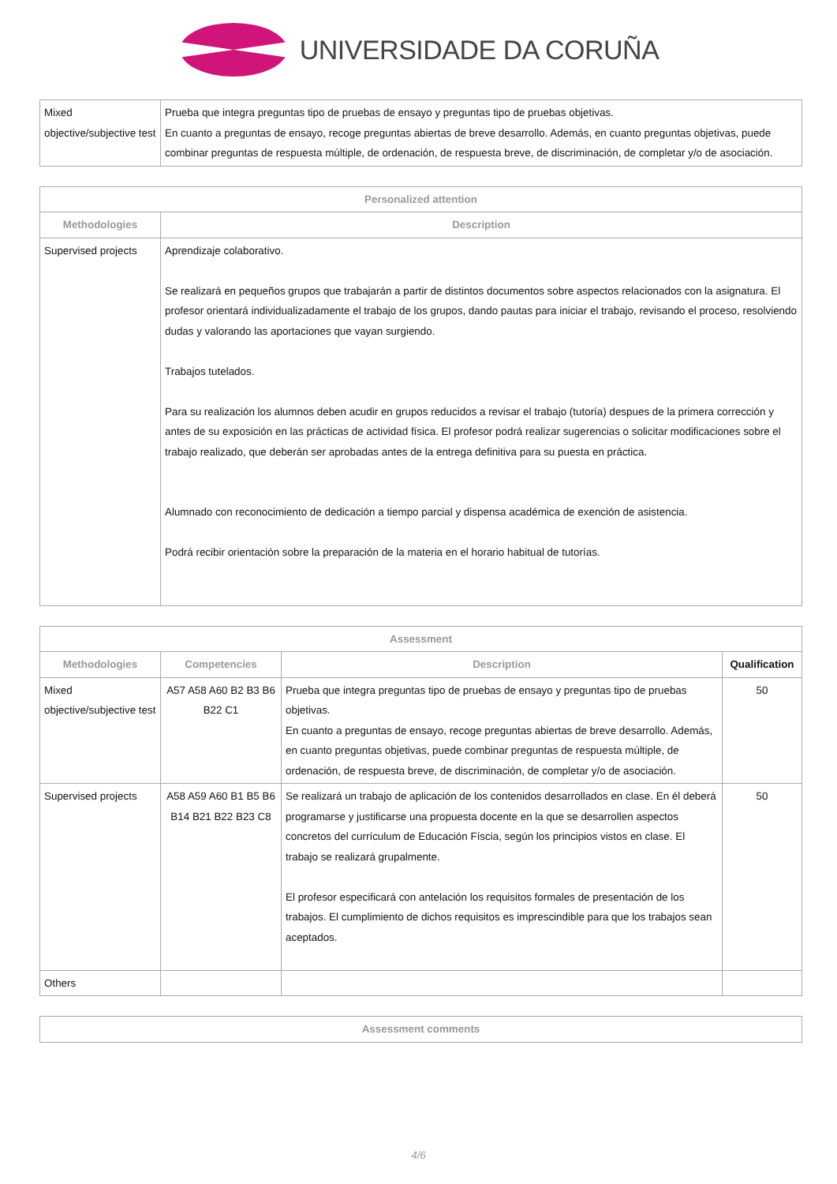UNIVERSIDADE DA CORUÑA
| Mixed objective/subjective test | Prueba que integra preguntas tipo de pruebas de ensayo y preguntas tipo de pruebas objetivas. En cuanto a preguntas de ensayo, recoge preguntas abiertas de breve desarrollo. Además, en cuanto preguntas objetivas, puede combinar preguntas de respuesta múltiple, de ordenación, de respuesta breve, de discriminación, de completar y/o de asociación. |
| Personalized attention | |
| --- | --- |
| Methodologies | Description |
| Supervised projects | Aprendizaje colaborativo. Se realizará en pequeños grupos que trabajarán a partir de distintos documentos sobre aspectos relacionados con la asignatura. El profesor orientará individualizadamente el trabajo de los grupos, dando pautas para iniciar el trabajo, revisando el proceso, resolviendo dudas y valorando las aportaciones que vayan surgiendo. Trabajos tutelados. Para su realización los alumnos deben acudir en grupos reducidos a revisar el trabajo (tutoría) despues de la primera corrección y antes de su exposición en las prácticas de actividad física. El profesor podrá realizar sugerencias o solicitar modificaciones sobre el trabajo realizado, que deberán ser aprobadas antes de la entrega definitiva para su puesta en práctica. Alumnado con reconocimiento de dedicación a tiempo parcial y dispensa académica de exención de asistencia. Podrá recibir orientación sobre la preparación de la materia en el horario habitual de tutorías. |
| Assessment | | | |
| --- | --- | --- | --- |
| Methodologies | Competencies | Description | Qualification |
| Mixed objective/subjective test | A57 A58 A60 B2 B3 B6 B22 C1 | Prueba que integra preguntas tipo de pruebas de ensayo y preguntas tipo de pruebas objetivas. En cuanto a preguntas de ensayo, recoge preguntas abiertas de breve desarrollo. Además, en cuanto preguntas objetivas, puede combinar preguntas de respuesta múltiple, de ordenación, de respuesta breve, de discriminación, de completar y/o de asociación. | 50 |
| Supervised projects | A58 A59 A60 B1 B5 B6 B14 B21 B22 B23 C8 | Se realizará un trabajo de aplicación de los contenidos desarrollados en clase. En él deberá programarse y justificarse una propuesta docente en la que se desarrollen aspectos concretos del currículum de Educación Físcia, según los principios vistos en clase. El trabajo se realizará grupalmente. El profesor especificará con antelación los requisitos formales de presentación de los trabajos. El cumplimiento de dichos requisitos es imprescindible para que los trabajos sean aceptados. | 50 |
| Others | | | |
| Assessment comments |
| --- |
4/6